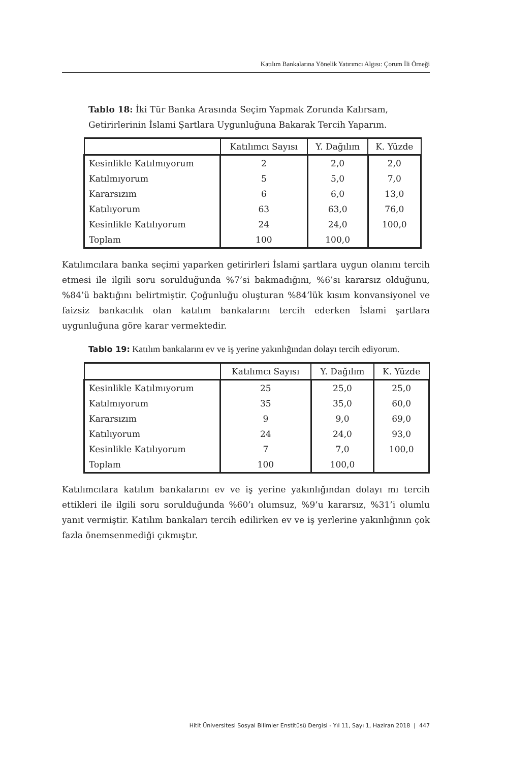Katılım Bankalarına Yönelik Yatırımcı Algısı: Çorum İli Örneği
Tablo 18: İki Tür Banka Arasında Seçim Yapmak Zorunda Kalırsam, Getirirlerinin İslami Şartlara Uygunluğuna Bakarak Tercih Yaparım.
| | Katılımcı Sayısı | Y. Dağılım | K. Yüzde |
| --- | --- | --- | --- |
| Kesinlikle Katılmıyorum | 2 | 2,0 | 2,0 |
| Katılmıyorum | 5 | 5,0 | 7,0 |
| Kararsızım | 6 | 6,0 | 13,0 |
| Katılıyorum | 63 | 63,0 | 76,0 |
| Kesinlikle Katılıyorum | 24 | 24,0 | 100,0 |
| Toplam | 100 | 100,0 | |
Katılımcılara banka seçimi yaparken getirirleri İslami şartlara uygun olanını tercih etmesi ile ilgili soru sorulduğunda %7’si bakmadığını, %6’sı kararsız olduğunu, %84’ü baktığını belirtmiştir. Çoğunluğu oluşturan %84’lük kısım konvansiyonel ve faizsiz bankacılık olan katılım bankalarını tercih ederken İslami şartlara uygunluğuna göre karar vermektedir.
Tablo 19: Katılım bankalarını ev ve iş yerine yakınlığından dolayı tercih ediyorum.
| | Katılımcı Sayısı | Y. Dağılım | K. Yüzde |
| --- | --- | --- | --- |
| Kesinlikle Katılmıyorum | 25 | 25,0 | 25,0 |
| Katılmıyorum | 35 | 35,0 | 60,0 |
| Kararsızım | 9 | 9,0 | 69,0 |
| Katılıyorum | 24 | 24,0 | 93,0 |
| Kesinlikle Katılıyorum | 7 | 7,0 | 100,0 |
| Toplam | 100 | 100,0 | |
Katılımcılara katılım bankalarını ev ve iş yerine yakınlığından dolayı mı tercih ettikleri ile ilgili soru sorulduğunda %60’ı olumsuz, %9’u kararsız, %31’i olumlu yanıt vermiştir. Katılım bankaları tercih edilirken ev ve iş yerlerine yakınlığının çok fazla önemsenmediği çıkmıştır.
Hitit Üniversitesi Sosyal Bilimler Enstitüsü Dergisi - Yıl 11, Sayı 1, Haziran 2018 | 447